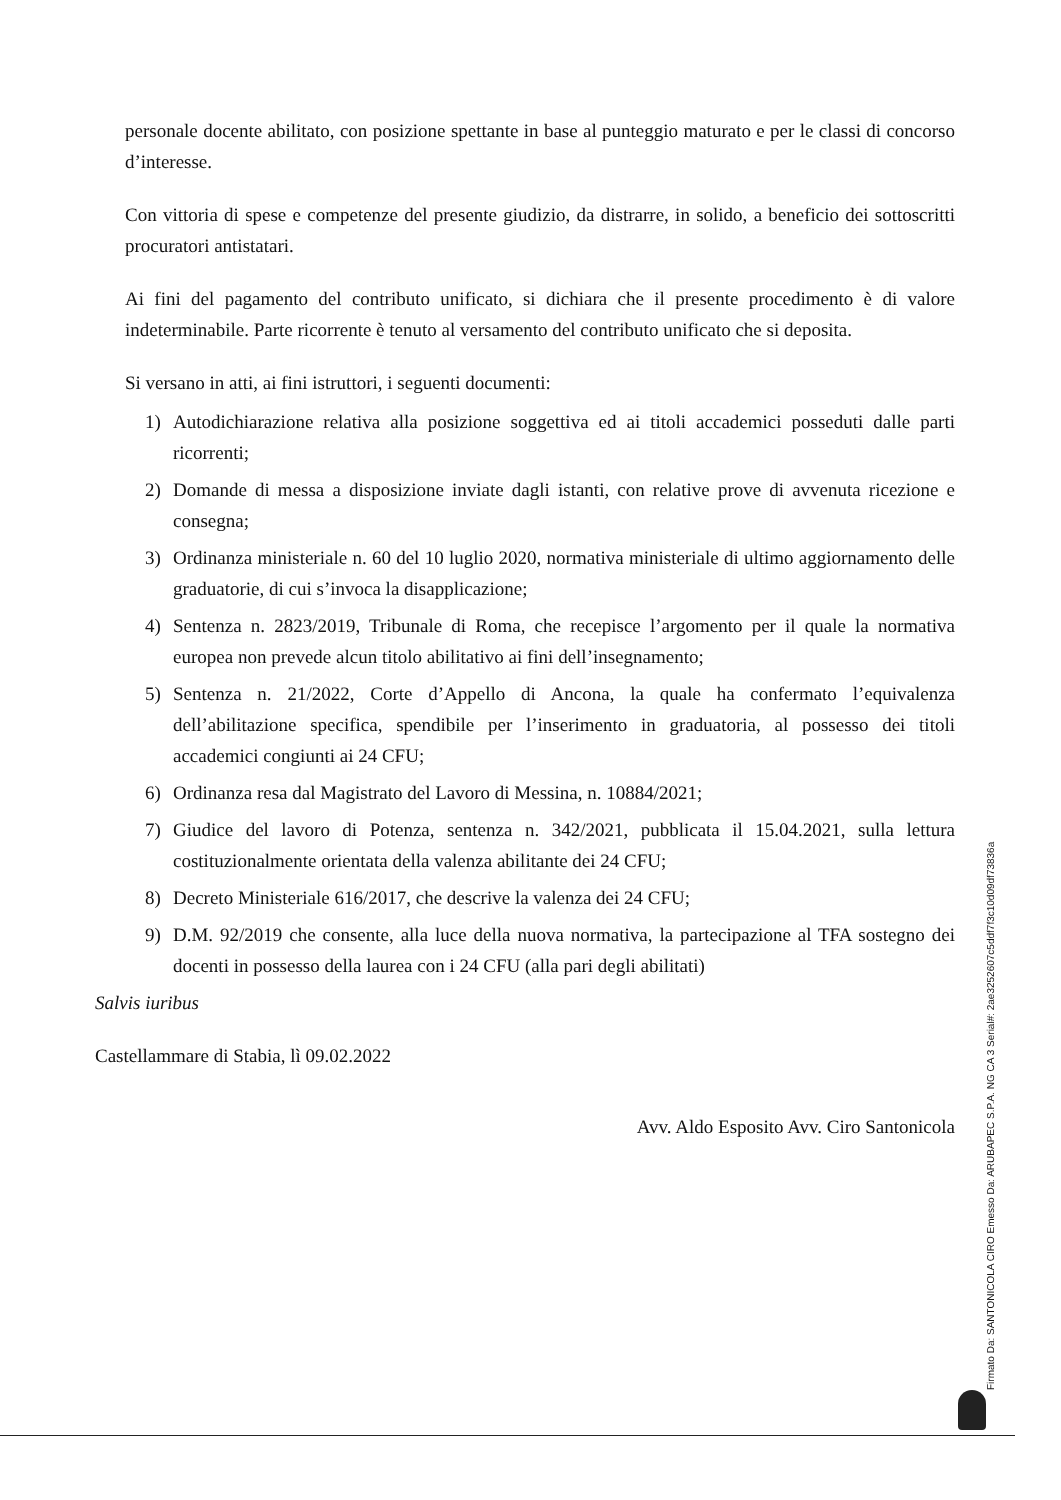personale docente abilitato, con posizione spettante in base al punteggio maturato e per le classi di concorso d’interesse.
Con vittoria di spese e competenze del presente giudizio, da distrarre, in solido, a beneficio dei sottoscritti procuratori antistatari.
Ai fini del pagamento del contributo unificato, si dichiara che il presente procedimento è di valore indeterminabile. Parte ricorrente è tenuto al versamento del contributo unificato che si deposita.
Si versano in atti, ai fini istruttori, i seguenti documenti:
1) Autodichiarazione relativa alla posizione soggettiva ed ai titoli accademici posseduti dalle parti ricorrenti;
2) Domande di messa a disposizione inviate dagli istanti, con relative prove di avvenuta ricezione e consegna;
3) Ordinanza ministeriale n. 60 del 10 luglio 2020, normativa ministeriale di ultimo aggiornamento delle graduatorie, di cui s’invoca la disapplicazione;
4) Sentenza n. 2823/2019, Tribunale di Roma, che recepisce l’argomento per il quale la normativa europea non prevede alcun titolo abilitativo ai fini dell’insegnamento;
5) Sentenza n. 21/2022, Corte d’Appello di Ancona, la quale ha confermato l’equivalenza dell’abilitazione specifica, spendibile per l’inserimento in graduatoria, al possesso dei titoli accademici congiunti ai 24 CFU;
6) Ordinanza resa dal Magistrato del Lavoro di Messina, n. 10884/2021;
7) Giudice del lavoro di Potenza, sentenza n. 342/2021, pubblicata il 15.04.2021, sulla lettura costituzionalmente orientata della valenza abilitante dei 24 CFU;
8) Decreto Ministeriale 616/2017, che descrive la valenza dei 24 CFU;
9) D.M. 92/2019 che consente, alla luce della nuova normativa, la partecipazione al TFA sostegno dei docenti in possesso della laurea con i 24 CFU (alla pari degli abilitati)
Salvis iuribus
Castellammare di Stabia, lì 09.02.2022
Avv. Aldo Esposito Avv. Ciro Santonicola
Firmato Da: SANTONICOLA CIRO Emesso Da: ARUBAPEC S.P.A. NG CA 3 Serial#: 2ae3252607c5ddf7f3c10d09df73836a